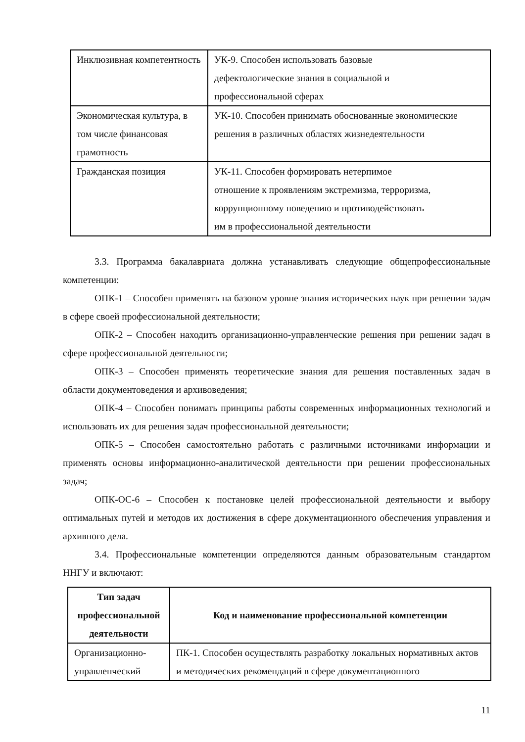| Инклюзивная компетентность | УК-9. Способен использовать базовые дефектологические знания в социальной и профессиональной сферах |
| Экономическая культура, в том числе финансовая грамотность | УК-10. Способен принимать обоснованные экономические решения в различных областях жизнедеятельности |
| Гражданская позиция | УК-11. Способен формировать нетерпимое отношение к проявлениям экстремизма, терроризма, коррупционному поведению и противодействовать им в профессиональной деятельности |
3.3. Программа бакалавриата должна устанавливать следующие общепрофессиональные компетенции:
ОПК-1 – Способен применять на базовом уровне знания исторических наук при решении задач в сфере своей профессиональной деятельности;
ОПК-2 – Способен находить организационно-управленческие решения при решении задач в сфере профессиональной деятельности;
ОПК-3 – Способен применять теоретические знания для решения поставленных задач в области документоведения и архивоведения;
ОПК-4 – Способен понимать принципы работы современных информационных технологий и использовать их для решения задач профессиональной деятельности;
ОПК-5 – Способен самостоятельно работать с различными источниками информации и применять основы информационно-аналитической деятельности при решении профессиональных задач;
ОПК-ОС-6 – Способен к постановке целей профессиональной деятельности и выбору оптимальных путей и методов их достижения в сфере документационного обеспечения управления и архивного дела.
3.4. Профессиональные компетенции определяются данным образовательным стандартом ННГУ и включают:
| Тип задач профессиональной деятельности | Код и наименование профессиональной компетенции |
| --- | --- |
| Организационно-управленческий | ПК-1. Способен осуществлять разработку локальных нормативных актов и методических рекомендаций в сфере документационного |
11